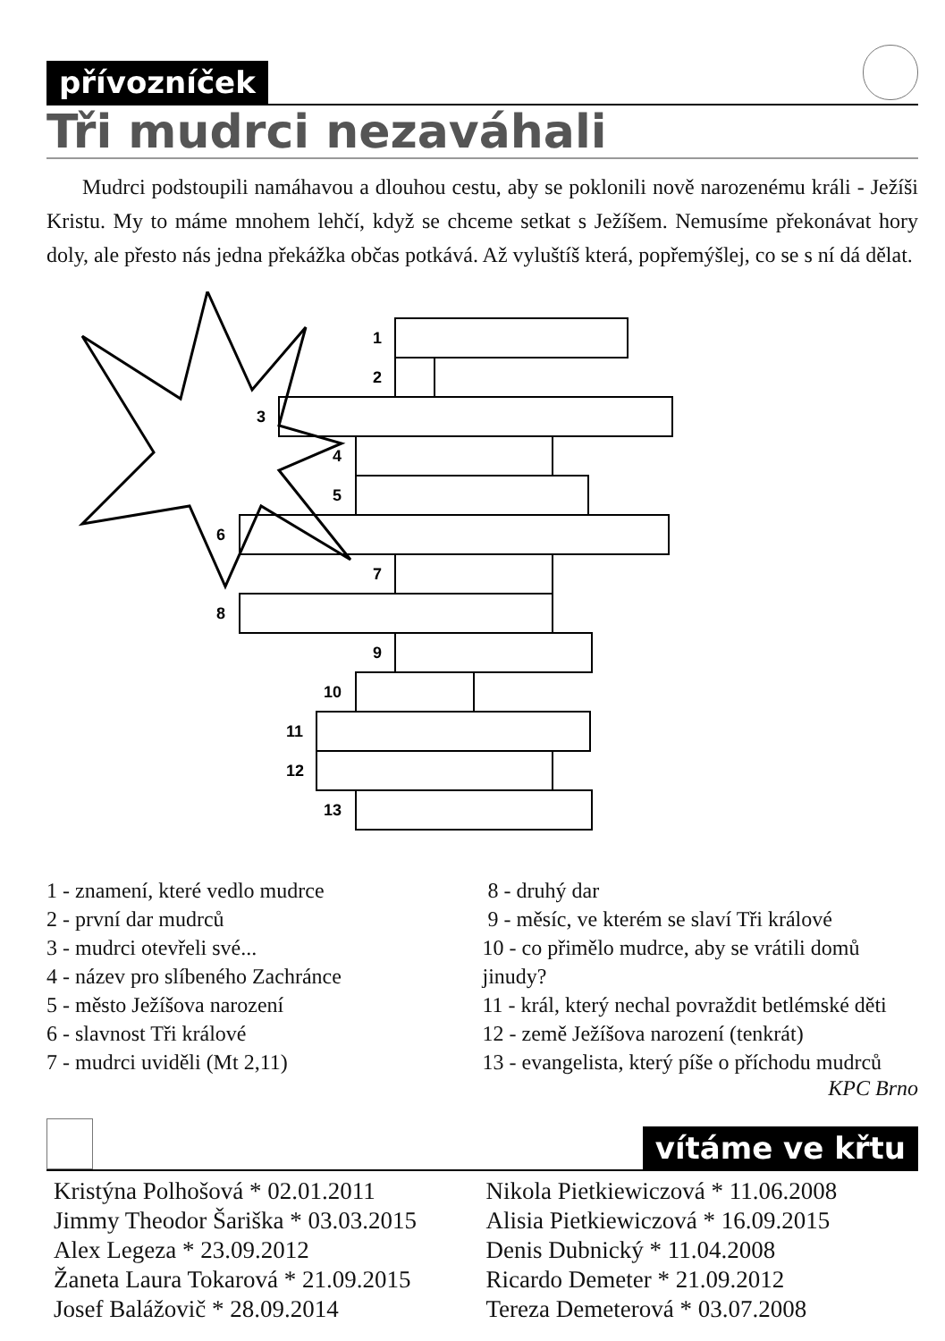přívozníček
Tři mudrci nezaváhali
Mudrci podstoupili namáhavou a dlouhou cestu, aby se poklonili nově narozenému králi - Ježíši Kristu. My to máme mnohem lehčí, když se chceme setkat s Ježíšem. Nemusíme překonávat hory doly, ale přesto nás jedna překážka občas potkává. Až vyluštíš která, popřemýšlej, co se s ní dá dělat.
1
2
3
4
5
6
7
8
9
10
11
12
13
1 - znamení, které vedlo mudrce
2 - první dar mudrců
3 - mudrci otevřeli své...
4 - název pro slíbeného Zachránce
5 - město Ježíšova narození
6 - slavnost Tři králové
7 - mudrci uviděli (Mt 2,11)
8 - druhý dar
9 - měsíc, ve kterém se slaví Tři králové
10 - co přimělo mudrce, aby se vrátili domů jinudy?
11 - král, který nechal povraždit betlémské děti
12 - země Ježíšova narození (tenkrát)
13 - evangelista, který píše o příchodu mudrců
KPC Brno
vítáme ve křtu
Kristýna Polhošová * 02.01.2011
Jimmy Theodor Šariška * 03.03.2015
Alex Legeza * 23.09.2012
Žaneta Laura Tokarová * 21.09.2015
Josef Balážovič * 28.09.2014
Nikola Pietkiewiczová * 11.06.2008
Alisia Pietkiewiczová * 16.09.2015
Denis Dubnický * 11.04.2008
Ricardo Demeter * 21.09.2012
Tereza Demeterová * 03.07.2008